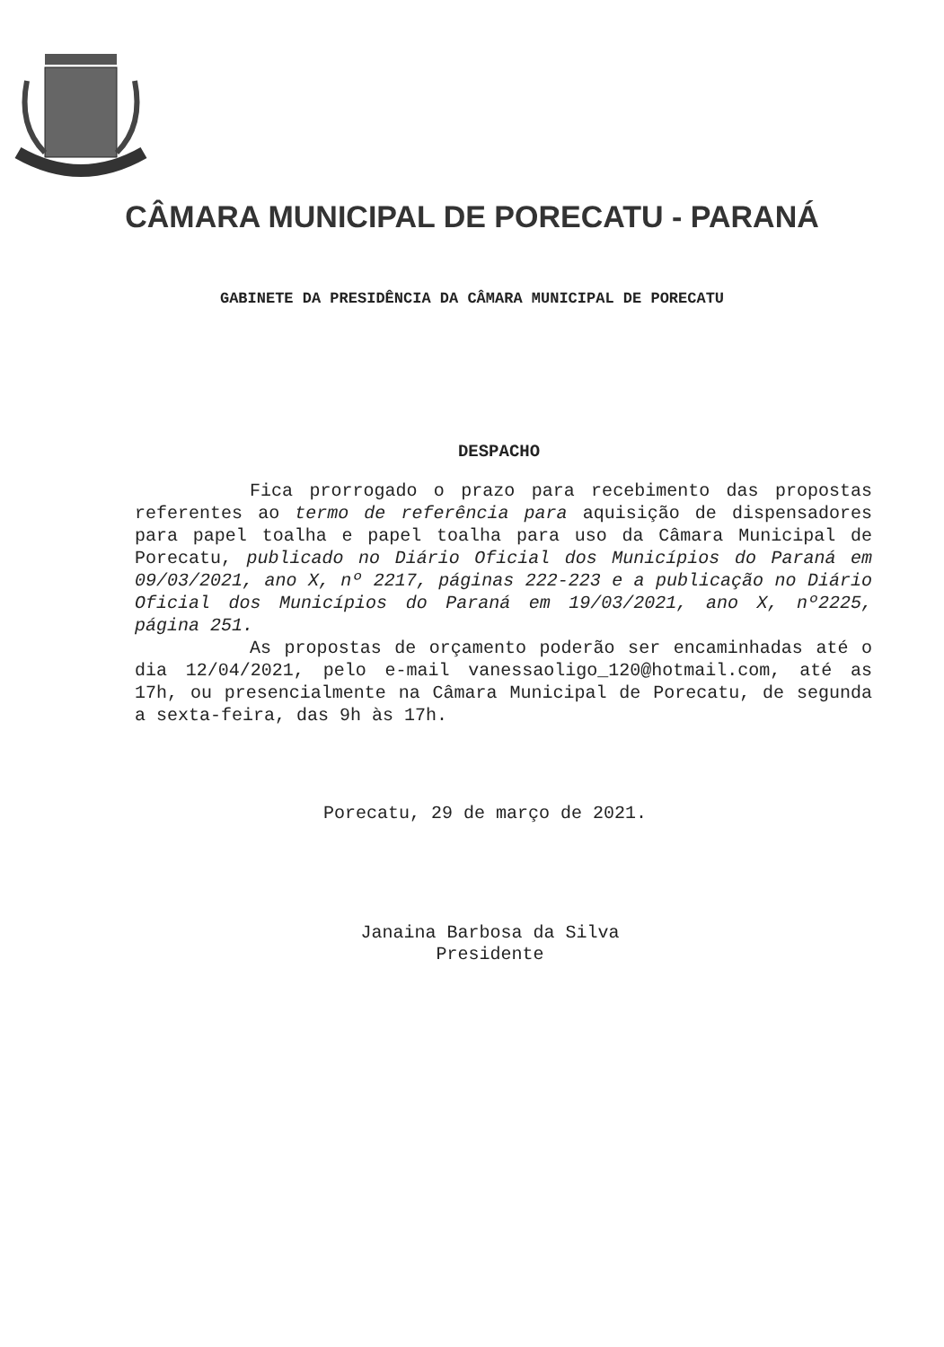CÂMARA MUNICIPAL DE PORECATU - PARANÁ
GABINETE DA PRESIDÊNCIA DA CÂMARA MUNICIPAL DE PORECATU
DESPACHO
Fica prorrogado o prazo para recebimento das propostas referentes ao termo de referência para aquisição de dispensadores para papel toalha e papel toalha para uso da Câmara Municipal de Porecatu, publicado no Diário Oficial dos Municípios do Paraná em 09/03/2021, ano X, nº 2217, páginas 222-223 e a publicação no Diário Oficial dos Municípios do Paraná em 19/03/2021, ano X, nº2225, página 251.
As propostas de orçamento poderão ser encaminhadas até o dia 12/04/2021, pelo e-mail vanessaoligo_120@hotmail.com, até as 17h, ou presencialmente na Câmara Municipal de Porecatu, de segunda a sexta-feira, das 9h às 17h.
Porecatu, 29 de março de 2021.
Janaina Barbosa da Silva
Presidente